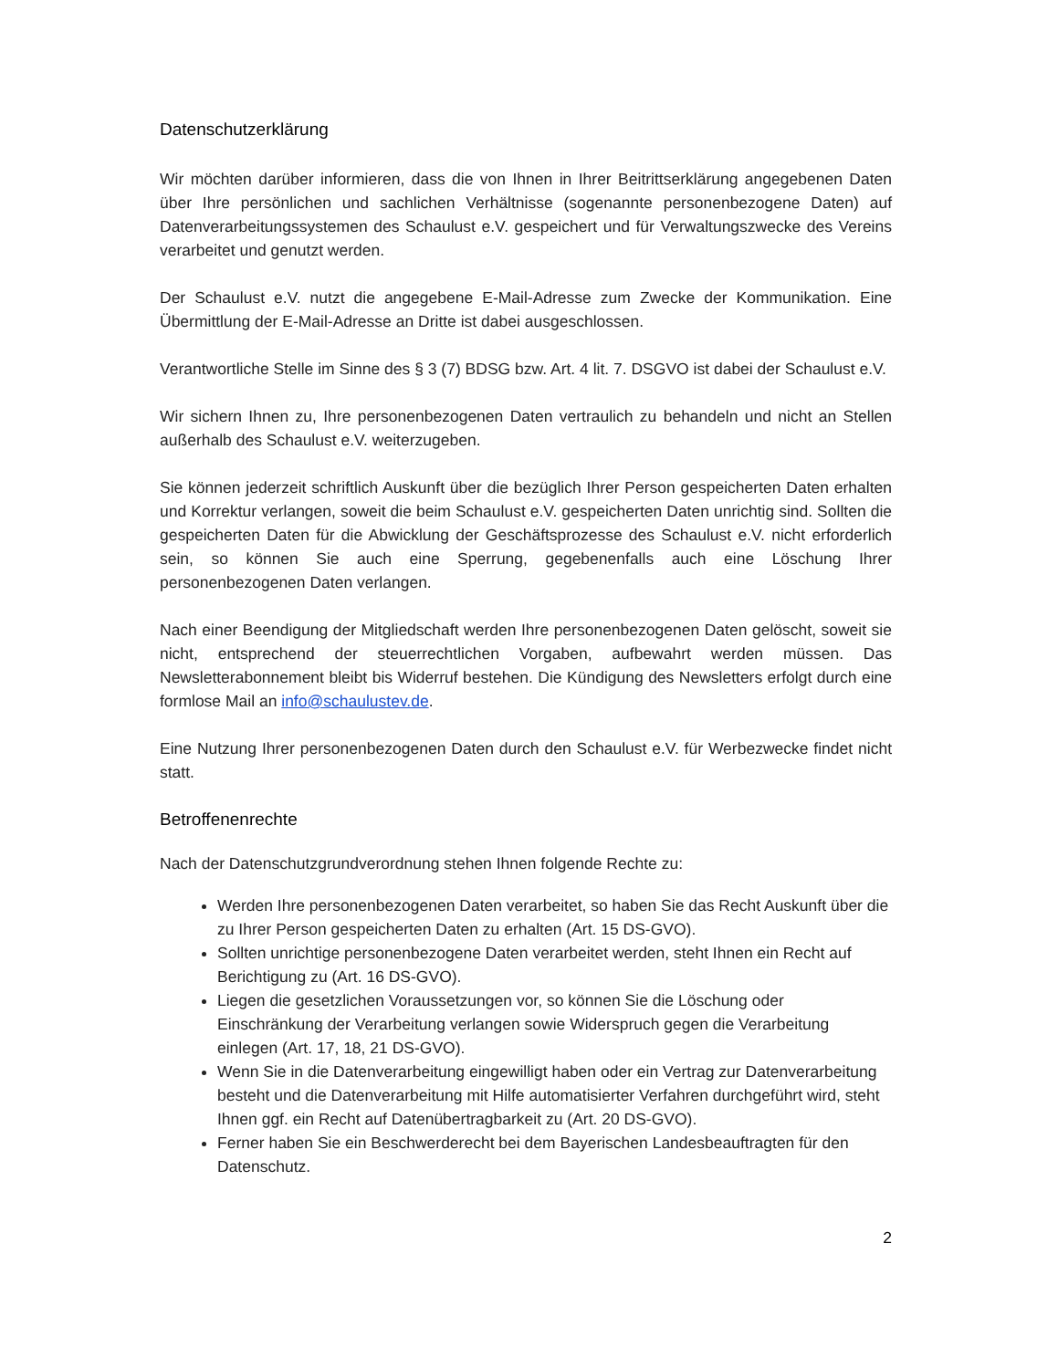Datenschutzerklärung
Wir möchten darüber informieren, dass die von Ihnen in Ihrer Beitrittserklärung angegebenen Daten über Ihre persönlichen und sachlichen Verhältnisse (sogenannte personenbezogene Daten) auf Datenverarbeitungssystemen des Schaulust e.V. gespeichert und für Verwaltungszwecke des Vereins verarbeitet und genutzt werden.
Der Schaulust e.V. nutzt die angegebene E-Mail-Adresse zum Zwecke der Kommunikation. Eine Übermittlung der E-Mail-Adresse an Dritte ist dabei ausgeschlossen.
Verantwortliche Stelle im Sinne des § 3 (7) BDSG bzw. Art. 4 lit. 7. DSGVO ist dabei der Schaulust e.V.
Wir sichern Ihnen zu, Ihre personenbezogenen Daten vertraulich zu behandeln und nicht an Stellen außerhalb des Schaulust e.V. weiterzugeben.
Sie können jederzeit schriftlich Auskunft über die bezüglich Ihrer Person gespeicherten Daten erhalten und Korrektur verlangen, soweit die beim Schaulust e.V. gespeicherten Daten unrichtig sind. Sollten die gespeicherten Daten für die Abwicklung der Geschäftsprozesse des Schaulust e.V. nicht erforderlich sein, so können Sie auch eine Sperrung, gegebenenfalls auch eine Löschung Ihrer personenbezogenen Daten verlangen.
Nach einer Beendigung der Mitgliedschaft werden Ihre personenbezogenen Daten gelöscht, soweit sie nicht, entsprechend der steuerrechtlichen Vorgaben, aufbewahrt werden müssen. Das Newsletterabonnement bleibt bis Widerruf bestehen. Die Kündigung des Newsletters erfolgt durch eine formlose Mail an info@schaulustev.de.
Eine Nutzung Ihrer personenbezogenen Daten durch den Schaulust e.V. für Werbezwecke findet nicht statt.
Betroffenenrechte
Nach der Datenschutzgrundverordnung stehen Ihnen folgende Rechte zu:
Werden Ihre personenbezogenen Daten verarbeitet, so haben Sie das Recht Auskunft über die zu Ihrer Person gespeicherten Daten zu erhalten (Art. 15 DS-GVO).
Sollten unrichtige personenbezogene Daten verarbeitet werden, steht Ihnen ein Recht auf Berichtigung zu (Art. 16 DS-GVO).
Liegen die gesetzlichen Voraussetzungen vor, so können Sie die Löschung oder Einschränkung der Verarbeitung verlangen sowie Widerspruch gegen die Verarbeitung einlegen (Art. 17, 18, 21 DS-GVO).
Wenn Sie in die Datenverarbeitung eingewilligt haben oder ein Vertrag zur Datenverarbeitung besteht und die Datenverarbeitung mit Hilfe automatisierter Verfahren durchgeführt wird, steht Ihnen ggf. ein Recht auf Datenübertragbarkeit zu (Art. 20 DS-GVO).
Ferner haben Sie ein Beschwerderecht bei dem Bayerischen Landesbeauftragten für den Datenschutz.
2